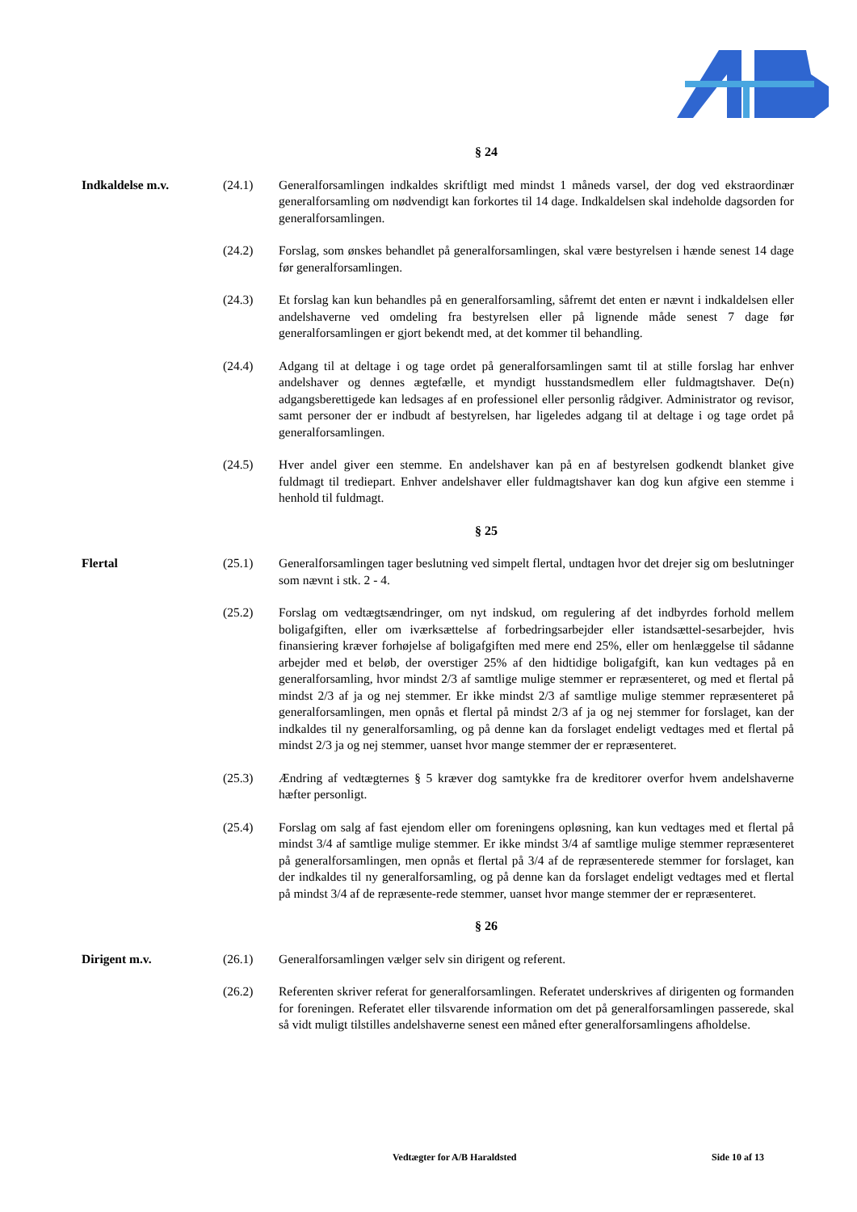§ 24
Indkaldelse m.v. (24.1) Generalforsamlingen indkaldes skriftligt med mindst 1 måneds varsel, der dog ved ekstraordinær generalforsamling om nødvendigt kan forkortes til 14 dage. Indkaldelsen skal indeholde dagsorden for generalforsamlingen.
(24.2) Forslag, som ønskes behandlet på generalforsamlingen, skal være bestyrelsen i hænde senest 14 dage før generalforsamlingen.
(24.3) Et forslag kan kun behandles på en generalforsamling, såfremt det enten er nævnt i indkaldelsen eller andelshaverne ved omdeling fra bestyrelsen eller på lignende måde senest 7 dage før generalforsamlingen er gjort bekendt med, at det kommer til behandling.
(24.4) Adgang til at deltage i og tage ordet på generalforsamlingen samt til at stille forslag har enhver andelshaver og dennes ægtefælle, et myndigt husstandsmedlem eller fuldmagtshaver. De(n) adgangsberettigede kan ledsages af en professionel eller personlig rådgiver. Administrator og revisor, samt personer der er indbudt af bestyrelsen, har ligeledes adgang til at deltage i og tage ordet på generalforsamlingen.
(24.5) Hver andel giver een stemme. En andelshaver kan på en af bestyrelsen godkendt blanket give fuldmagt til trediepart. Enhver andelshaver eller fuldmagtshaver kan dog kun afgive een stemme i henhold til fuldmagt.
§ 25
Flertal (25.1) Generalforsamlingen tager beslutning ved simpelt flertal, undtagen hvor det drejer sig om beslutninger som nævnt i stk. 2 - 4.
(25.2) Forslag om vedtægtsændringer, om nyt indskud, om regulering af det indbyrdes forhold mellem boligafgiften, eller om iværksættelse af forbedringsarbejder eller istandsættel-sesarbejder, hvis finansiering kræver forhøjelse af boligafgiften med mere end 25%, eller om henlæggelse til sådanne arbejder med et beløb, der overstiger 25% af den hidtidige boligafgift, kan kun vedtages på en generalforsamling, hvor mindst 2/3 af samtlige mulige stemmer er repræsenteret, og med et flertal på mindst 2/3 af ja og nej stemmer. Er ikke mindst 2/3 af samtlige mulige stemmer repræsenteret på generalforsamlingen, men opnås et flertal på mindst 2/3 af ja og nej stemmer for forslaget, kan der indkaldes til ny generalforsamling, og på denne kan da forslaget endeligt vedtages med et flertal på mindst 2/3 ja og nej stemmer, uanset hvor mange stemmer der er repræsenteret.
(25.3) Ændring af vedtægternes § 5 kræver dog samtykke fra de kreditorer overfor hvem andelshaverne hæfter personligt.
(25.4) Forslag om salg af fast ejendom eller om foreningens opløsning, kan kun vedtages med et flertal på mindst 3/4 af samtlige mulige stemmer. Er ikke mindst 3/4 af samtlige mulige stemmer repræsenteret på generalforsamlingen, men opnås et flertal på 3/4 af de repræsenterede stemmer for forslaget, kan der indkaldes til ny generalforsamling, og på denne kan da forslaget endeligt vedtages med et flertal på mindst 3/4 af de repræsente-rede stemmer, uanset hvor mange stemmer der er repræsenteret.
§ 26
Dirigent m.v. (26.1) Generalforsamlingen vælger selv sin dirigent og referent.
(26.2) Referenten skriver referat for generalforsamlingen. Referatet underskrives af dirigenten og formanden for foreningen. Referatet eller tilsvarende information om det på generalforsamlingen passerede, skal så vidt muligt tilstilles andelshaverne senest een måned efter generalforsamlingens afholdelse.
Vedtægter for A/B Haraldsted Side 10 af 13